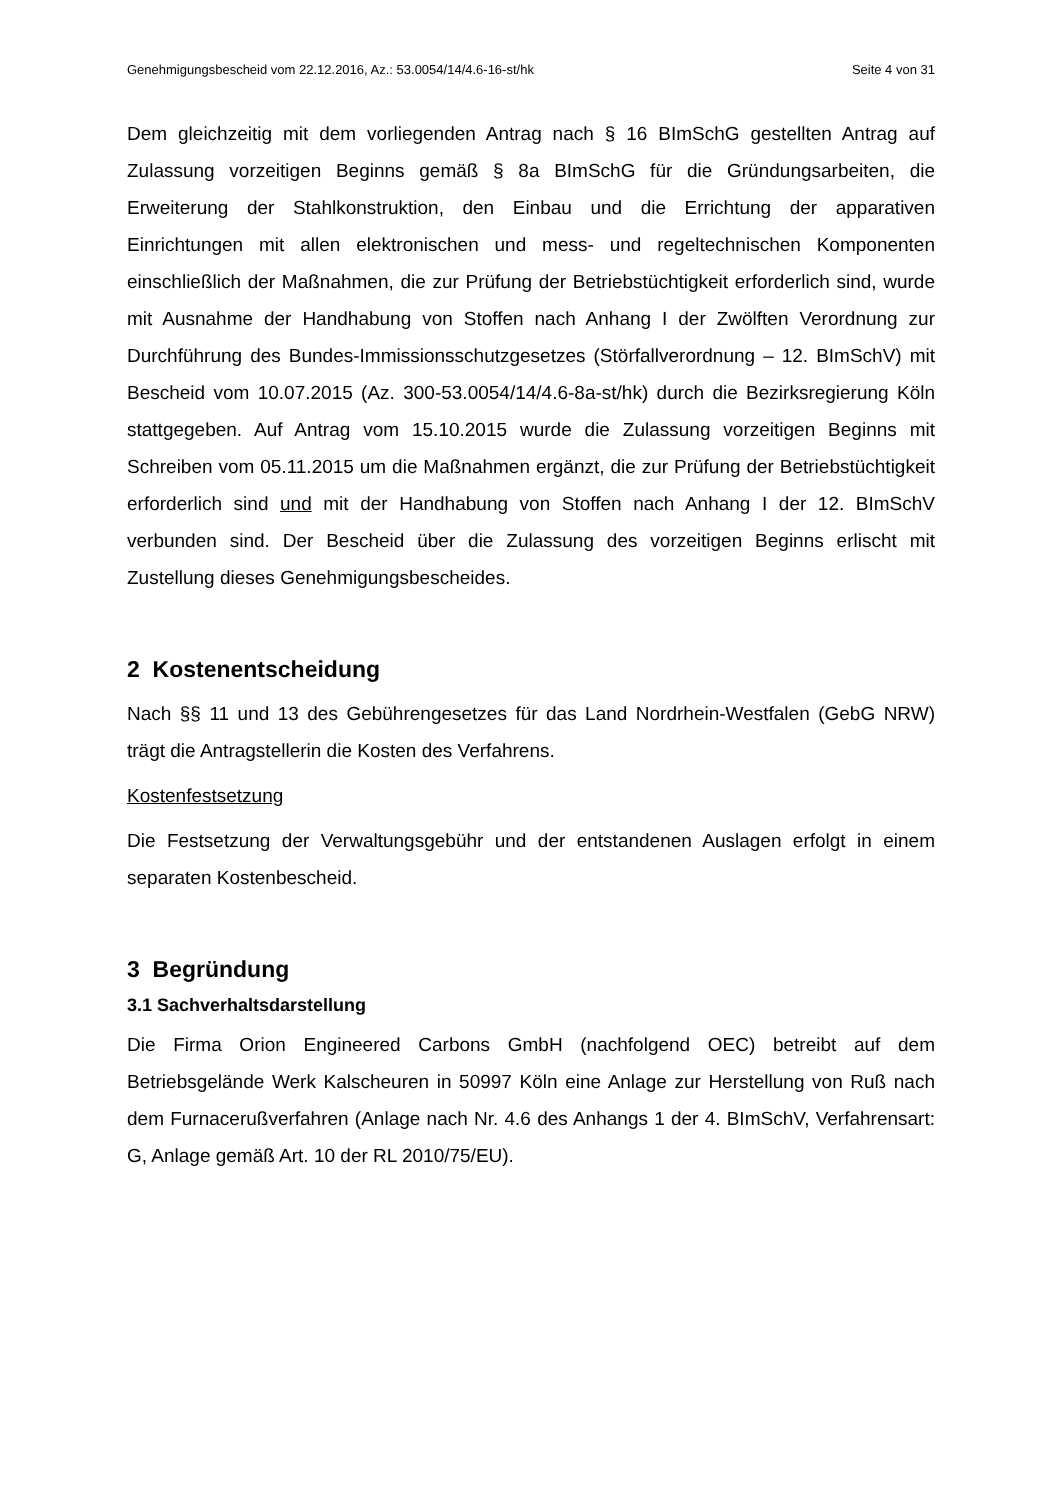Genehmigungsbescheid vom 22.12.2016, Az.: 53.0054/14/4.6-16-st/hk Seite 4 von 31
Dem gleichzeitig mit dem vorliegenden Antrag nach § 16 BImSchG gestellten Antrag auf Zulassung vorzeitigen Beginns gemäß § 8a BImSchG für die Gründungsarbeiten, die Erweiterung der Stahlkonstruktion, den Einbau und die Errichtung der apparativen Einrichtungen mit allen elektronischen und mess- und regeltechnischen Komponenten einschließlich der Maßnahmen, die zur Prüfung der Betriebstüchtigkeit erforderlich sind, wurde mit Ausnahme der Handhabung von Stoffen nach Anhang I der Zwölften Verordnung zur Durchführung des Bundes-Immissionsschutzgesetzes (Störfallverordnung – 12. BImSchV) mit Bescheid vom 10.07.2015 (Az. 300-53.0054/14/4.6-8a-st/hk) durch die Bezirksregierung Köln stattgegeben. Auf Antrag vom 15.10.2015 wurde die Zulassung vorzeitigen Beginns mit Schreiben vom 05.11.2015 um die Maßnahmen ergänzt, die zur Prüfung der Betriebstüchtigkeit erforderlich sind und mit der Handhabung von Stoffen nach Anhang I der 12. BImSchV verbunden sind. Der Bescheid über die Zulassung des vorzeitigen Beginns erlischt mit Zustellung dieses Genehmigungsbescheides.
2 Kostenentscheidung
Nach §§ 11 und 13 des Gebührengesetzes für das Land Nordrhein-Westfalen (GebG NRW) trägt die Antragstellerin die Kosten des Verfahrens.
Kostenfestsetzung
Die Festsetzung der Verwaltungsgebühr und der entstandenen Auslagen erfolgt in einem separaten Kostenbescheid.
3 Begründung
3.1 Sachverhaltsdarstellung
Die Firma Orion Engineered Carbons GmbH (nachfolgend OEC) betreibt auf dem Betriebsgelände Werk Kalscheuren in 50997 Köln eine Anlage zur Herstellung von Ruß nach dem Furnacerußverfahren (Anlage nach Nr. 4.6 des Anhangs 1 der 4. BImSchV, Verfahrensart: G, Anlage gemäß Art. 10 der RL 2010/75/EU).